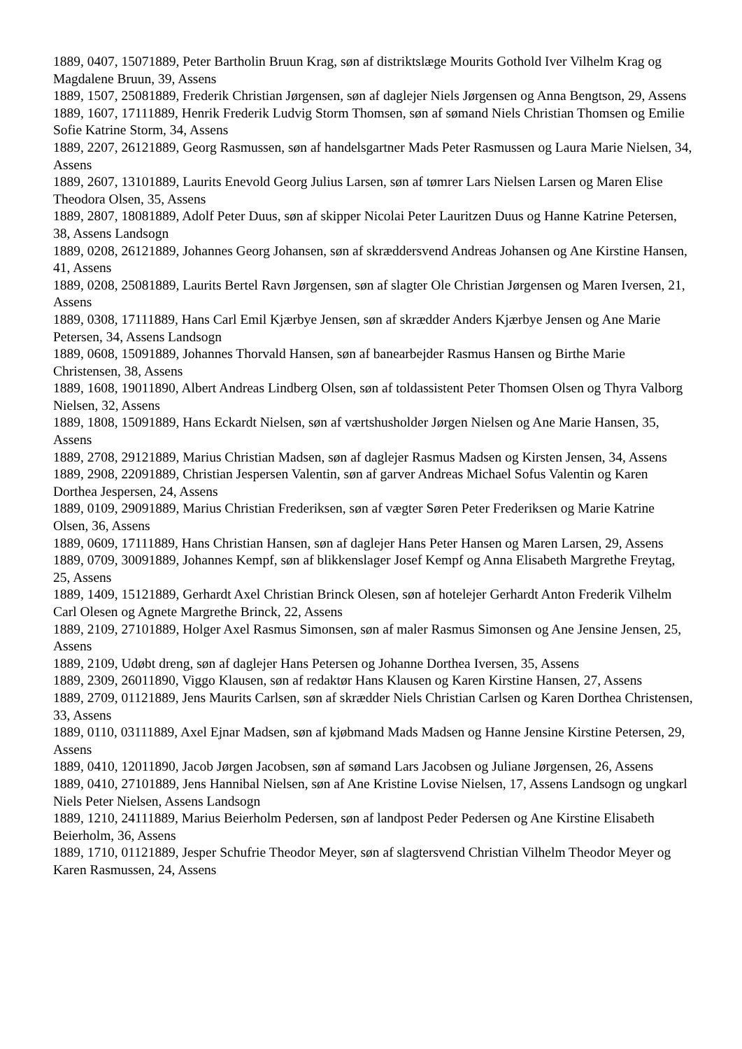1889, 0407, 15071889, Peter Bartholin Bruun Krag, søn af distriktslæge Mourits Gothold Iver Vilhelm Krag og Magdalene Bruun, 39, Assens
1889, 1507, 25081889, Frederik Christian Jørgensen, søn af daglejer Niels Jørgensen og Anna Bengtson, 29, Assens
1889, 1607, 17111889, Henrik Frederik Ludvig Storm Thomsen, søn af sømand Niels Christian Thomsen og Emilie Sofie Katrine Storm, 34, Assens
1889, 2207, 26121889, Georg Rasmussen, søn af handelsgartner Mads Peter Rasmussen og Laura Marie Nielsen, 34, Assens
1889, 2607, 13101889, Laurits Enevold Georg Julius Larsen, søn af tømrer Lars Nielsen Larsen og Maren Elise Theodora Olsen, 35, Assens
1889, 2807, 18081889, Adolf Peter Duus, søn af skipper Nicolai Peter Lauritzen Duus og Hanne Katrine Petersen, 38, Assens Landsogn
1889, 0208, 26121889, Johannes Georg Johansen, søn af skræddersvend Andreas Johansen og Ane Kirstine Hansen, 41, Assens
1889, 0208, 25081889, Laurits Bertel Ravn Jørgensen, søn af slagter Ole Christian Jørgensen og Maren Iversen, 21, Assens
1889, 0308, 17111889, Hans Carl Emil Kjærbye Jensen, søn af skrædder Anders Kjærbye Jensen og Ane Marie Petersen, 34, Assens Landsogn
1889, 0608, 15091889, Johannes Thorvald Hansen, søn af banearbejder Rasmus Hansen og Birthe Marie Christensen, 38, Assens
1889, 1608, 19011890, Albert Andreas Lindberg Olsen, søn af toldassistent Peter Thomsen Olsen og Thyra Valborg Nielsen, 32, Assens
1889, 1808, 15091889, Hans Eckardt Nielsen, søn af værtshusholder Jørgen Nielsen og Ane Marie Hansen, 35, Assens
1889, 2708, 29121889, Marius Christian Madsen, søn af daglejer Rasmus Madsen og Kirsten Jensen, 34, Assens
1889, 2908, 22091889, Christian Jespersen Valentin, søn af garver Andreas Michael Sofus Valentin og Karen Dorthea Jespersen, 24, Assens
1889, 0109, 29091889, Marius Christian Frederiksen, søn af vægter Søren Peter Frederiksen og Marie Katrine Olsen, 36, Assens
1889, 0609, 17111889, Hans Christian Hansen, søn af daglejer Hans Peter Hansen og Maren Larsen, 29, Assens
1889, 0709, 30091889, Johannes Kempf, søn af blikkenslager Josef Kempf og Anna Elisabeth Margrethe Freytag, 25, Assens
1889, 1409, 15121889, Gerhardt Axel Christian Brinck Olesen, søn af hotelejer Gerhardt Anton Frederik Vilhelm Carl Olesen og Agnete Margrethe Brinck, 22, Assens
1889, 2109, 27101889, Holger Axel Rasmus Simonsen, søn af maler Rasmus Simonsen og Ane Jensine Jensen, 25, Assens
1889, 2109, Udøbt dreng, søn af daglejer Hans Petersen og Johanne Dorthea Iversen, 35, Assens
1889, 2309, 26011890, Viggo Klausen, søn af redaktør Hans Klausen og Karen Kirstine Hansen, 27, Assens
1889, 2709, 01121889, Jens Maurits Carlsen, søn af skrædder Niels Christian Carlsen og Karen Dorthea Christensen, 33, Assens
1889, 0110, 03111889, Axel Ejnar Madsen, søn af kjøbmand Mads Madsen og Hanne Jensine Kirstine Petersen, 29, Assens
1889, 0410, 12011890, Jacob Jørgen Jacobsen, søn af sømand Lars Jacobsen og Juliane Jørgensen, 26, Assens
1889, 0410, 27101889, Jens Hannibal Nielsen, søn af Ane Kristine Lovise Nielsen, 17, Assens Landsogn og ungkarl Niels Peter Nielsen, Assens Landsogn
1889, 1210, 24111889, Marius Beierholm Pedersen, søn af landpost Peder Pedersen og Ane Kirstine Elisabeth Beierholm, 36, Assens
1889, 1710, 01121889, Jesper Schufrie Theodor Meyer, søn af slagtersvend Christian Vilhelm Theodor Meyer og Karen Rasmussen, 24, Assens